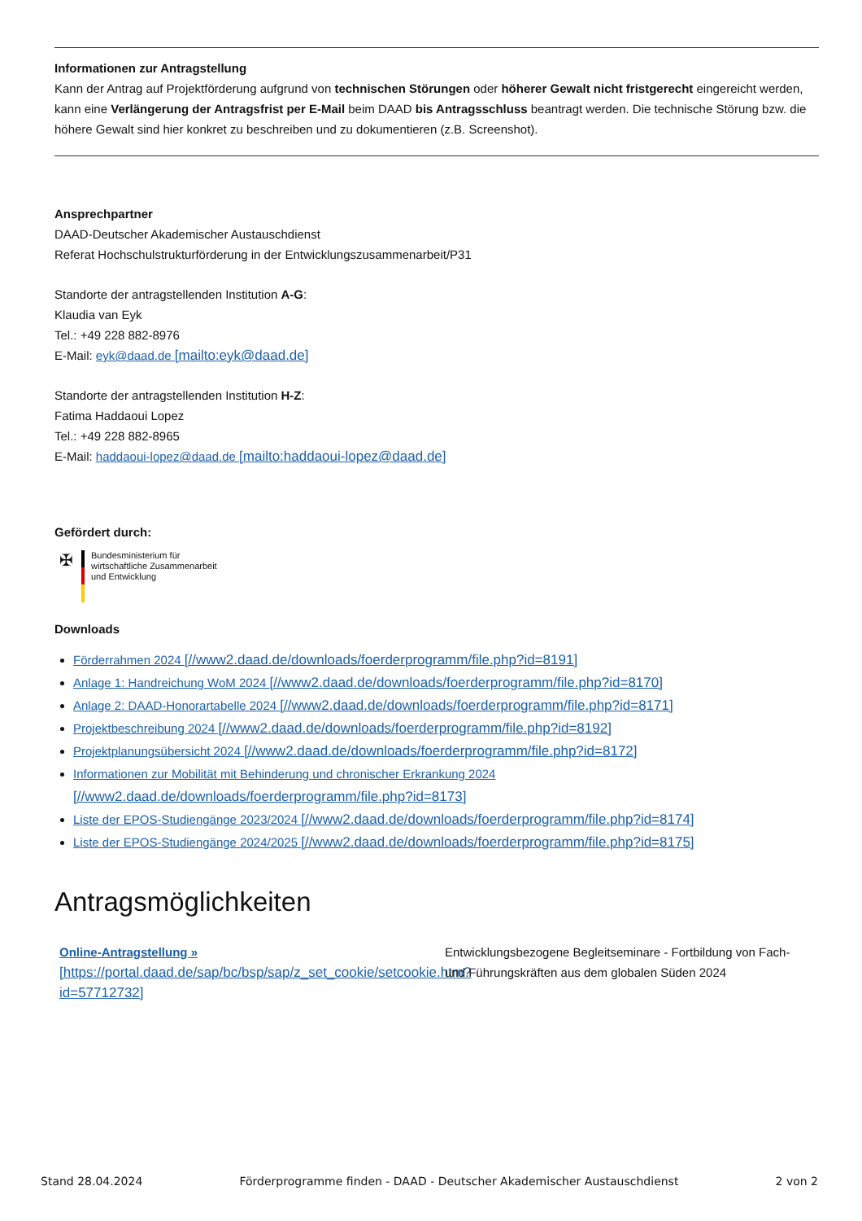Informationen zur Antragstellung
Kann der Antrag auf Projektförderung aufgrund von technischen Störungen oder höherer Gewalt nicht fristgerecht eingereicht werden, kann eine Verlängerung der Antragsfrist per E-Mail beim DAAD bis Antragsschluss beantragt werden. Die technische Störung bzw. die höhere Gewalt sind hier konkret zu beschreiben und zu dokumentieren (z.B. Screenshot).
Ansprechpartner
DAAD-Deutscher Akademischer Austauschdienst
Referat Hochschulstrukturförderung in der Entwicklungszusammenarbeit/P31
Standorte der antragstellenden Institution A-G:
Klaudia van Eyk
Tel.: +49 228 882-8976
E-Mail: eyk@daad.de [mailto:eyk@daad.de]
Standorte der antragstellenden Institution H-Z:
Fatima Haddaoui Lopez
Tel.: +49 228 882-8965
E-Mail: haddaoui-lopez@daad.de [mailto:haddaoui-lopez@daad.de]
Gefördert durch:
✠
Bundesministerium für
wirtschaftliche Zusammenarbeit
und Entwicklung
Downloads
Förderrahmen 2024 [//www2.daad.de/downloads/foerderprogramm/file.php?id=8191]
Anlage 1: Handreichung WoM 2024 [//www2.daad.de/downloads/foerderprogramm/file.php?id=8170]
Anlage 2: DAAD-Honorartabelle 2024 [//www2.daad.de/downloads/foerderprogramm/file.php?id=8171]
Projektbeschreibung 2024 [//www2.daad.de/downloads/foerderprogramm/file.php?id=8192]
Projektplanungsübersicht 2024 [//www2.daad.de/downloads/foerderprogramm/file.php?id=8172]
Informationen zur Mobilität mit Behinderung und chronischer Erkrankung 2024
[//www2.daad.de/downloads/foerderprogramm/file.php?id=8173]
Liste der EPOS-Studiengänge 2023/2024 [//www2.daad.de/downloads/foerderprogramm/file.php?id=8174]
Liste der EPOS-Studiengänge 2024/2025 [//www2.daad.de/downloads/foerderprogramm/file.php?id=8175]
Antragsmöglichkeiten
Online-Antragstellung »
[https://portal.daad.de/sap/bc/bsp/sap/z_set_cookie/setcookie.htm?id=57712732]
Entwicklungsbezogene Begleitseminare - Fortbildung von Fach- und Führungskräften aus dem globalen Süden 2024
Stand 28.04.2024 Förderprogramme finden - DAAD - Deutscher Akademischer Austauschdienst 2 von 2